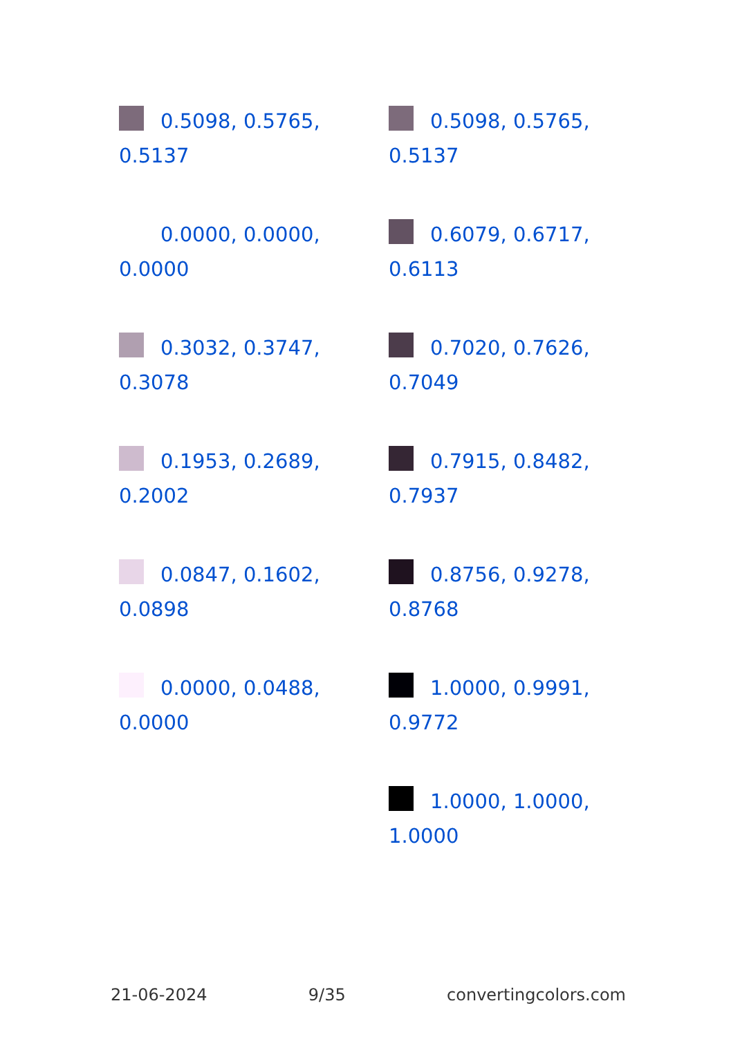0.5098, 0.5765, 0.5137
0.0000, 0.0000, 0.0000
0.3032, 0.3747, 0.3078
0.1953, 0.2689, 0.2002
0.0847, 0.1602, 0.0898
0.0000, 0.0488, 0.0000
0.5098, 0.5765, 0.5137
0.6079, 0.6717, 0.6113
0.7020, 0.7626, 0.7049
0.7915, 0.8482, 0.7937
0.8756, 0.9278, 0.8768
1.0000, 0.9991, 0.9772
1.0000, 1.0000, 1.0000
21-06-2024 9/35 convertingcolors.com